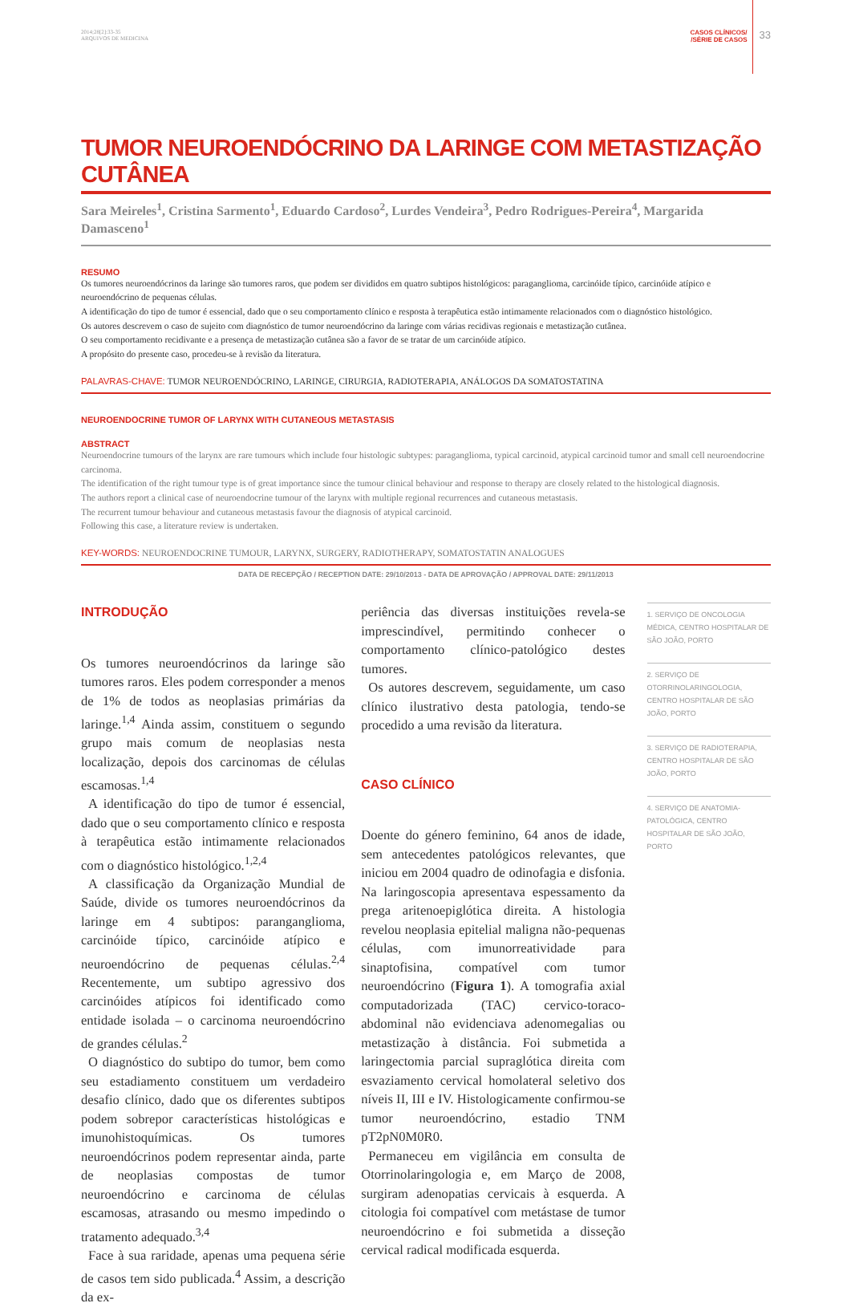2014;28[2]:33-35
ARQUIVOS DE MEDICINA
CASOS CLÍNICOS/
/SÉRIE DE CASOS
33
TUMOR NEUROENDÓCRINO DA LARINGE COM METASTIZAÇÃO CUTÂNEA
Sara Meireles<sup>1</sup>, Cristina Sarmento<sup>1</sup>, Eduardo Cardoso<sup>2</sup>, Lurdes Vendeira<sup>3</sup>, Pedro Rodrigues-Pereira<sup>4</sup>, Margarida Damasceno<sup>1</sup>
RESUMO
Os tumores neuroendócrinos da laringe são tumores raros, que podem ser divididos em quatro subtipos histológicos: paraganglioma, carcinóide típico, carcinóide atípico e neuroendócrino de pequenas células.
A identificação do tipo de tumor é essencial, dado que o seu comportamento clínico e resposta à terapêutica estão intimamente relacionados com o diagnóstico histológico.
Os autores descrevem o caso de sujeito com diagnóstico de tumor neuroendócrino da laringe com várias recidivas regionais e metastização cutânea.
O seu comportamento recidivante e a presença de metastização cutânea são a favor de se tratar de um carcinóide atípico.
A propósito do presente caso, procedeu-se à revisão da literatura.
PALAVRAS-CHAVE: TUMOR NEUROENDÓCRINO, LARINGE, CIRURGIA, RADIOTERAPIA, ANÁLOGOS DA SOMATOSTATINA
NEUROENDOCRINE TUMOR OF LARYNX WITH CUTANEOUS METASTASIS
ABSTRACT
Neuroendocrine tumours of the larynx are rare tumours which include four histologic subtypes: paraganglioma, typical carcinoid, atypical carcinoid tumor and small cell neuroendocrine carcinoma.
The identification of the right tumour type is of great importance since the tumour clinical behaviour and response to therapy are closely related to the histological diagnosis.
The authors report a clinical case of neuroendocrine tumour of the larynx with multiple regional recurrences and cutaneous metastasis.
The recurrent tumour behaviour and cutaneous metastasis favour the diagnosis of atypical carcinoid.
Following this case, a literature review is undertaken.
KEY-WORDS: NEUROENDOCRINE TUMOUR, LARYNX, SURGERY, RADIOTHERAPY, SOMATOSTATIN ANALOGUES
DATA DE RECEPÇÃO / RECEPTION DATE: 29/10/2013 - DATA DE APROVAÇÃO / APPROVAL DATE: 29/11/2013
INTRODUÇÃO
Os tumores neuroendócrinos da laringe são tumores raros. Eles podem corresponder a menos de 1% de todos as neoplasias primárias da laringe.<sup>1,4</sup> Ainda assim, constituem o segundo grupo mais comum de neoplasias nesta localização, depois dos carcinomas de células escamosas.<sup>1,4</sup>
A identificação do tipo de tumor é essencial, dado que o seu comportamento clínico e resposta à terapêutica estão intimamente relacionados com o diagnóstico histológico.<sup>1,2,4</sup>
A classificação da Organização Mundial de Saúde, divide os tumores neuroendócrinos da laringe em 4 subtipos: paranganglioma, carcinóide típico, carcinóide atípico e neuroendócrino de pequenas células.<sup>2,4</sup> Recentemente, um subtipo agressivo dos carcinóides atípicos foi identificado como entidade isolada – o carcinoma neuroendócrino de grandes células.<sup>2</sup>
O diagnóstico do subtipo do tumor, bem como seu estadiamento constituem um verdadeiro desafio clínico, dado que os diferentes subtipos podem sobrepor características histológicas e imunohistoquímicas. Os tumores neuroendócrinos podem representar ainda, parte de neoplasias compostas de tumor neuroendócrino e carcinoma de células escamosas, atrasando ou mesmo impedindo o tratamento adequado.<sup>3,4</sup>
Face à sua raridade, apenas uma pequena série de casos tem sido publicada.<sup>4</sup> Assim, a descrição da ex-
periência das diversas instituições revela-se imprescindível, permitindo conhecer o comportamento clínico-patológico destes tumores.
Os autores descrevem, seguidamente, um caso clínico ilustrativo desta patologia, tendo-se procedido a uma revisão da literatura.
CASO CLÍNICO
Doente do género feminino, 64 anos de idade, sem antecedentes patológicos relevantes, que iniciou em 2004 quadro de odinofagia e disfonia. Na laringoscopia apresentava espessamento da prega aritenoepiglótica direita. A histologia revelou neoplasia epitelial maligna não-pequenas células, com imunorreatividade para sinaptofisina, compatível com tumor neuroendócrino (Figura 1). A tomografia axial computadorizada (TAC) cervico-toraco-abdominal não evidenciava adenomegalias ou metastização à distância. Foi submetida a laringectomia parcial supraglótica direita com esvaziamento cervical homolateral seletivo dos níveis II, III e IV. Histologicamente confirmou-se tumor neuroendócrino, estadio TNM pT2pN0M0R0.
Permaneceu em vigilância em consulta de Otorrinolaringologia e, em Março de 2008, surgiram adenopatias cervicais à esquerda. A citologia foi compatível com metástase de tumor neuroendócrino e foi submetida a disseção cervical radical modificada esquerda.
1. SERVIÇO DE ONCOLOGIA MÉDICA, CENTRO HOSPITALAR DE SÃO JOÃO, PORTO
2. SERVIÇO DE OTORRINOLARINGOLOGIA, CENTRO HOSPITALAR DE SÃO JOÃO, PORTO
3. SERVIÇO DE RADIOTERAPIA, CENTRO HOSPITALAR DE SÃO JOÃO, PORTO
4. SERVIÇO DE ANATOMIA-PATOLÓGICA, CENTRO HOSPITALAR DE SÃO JOÃO, PORTO